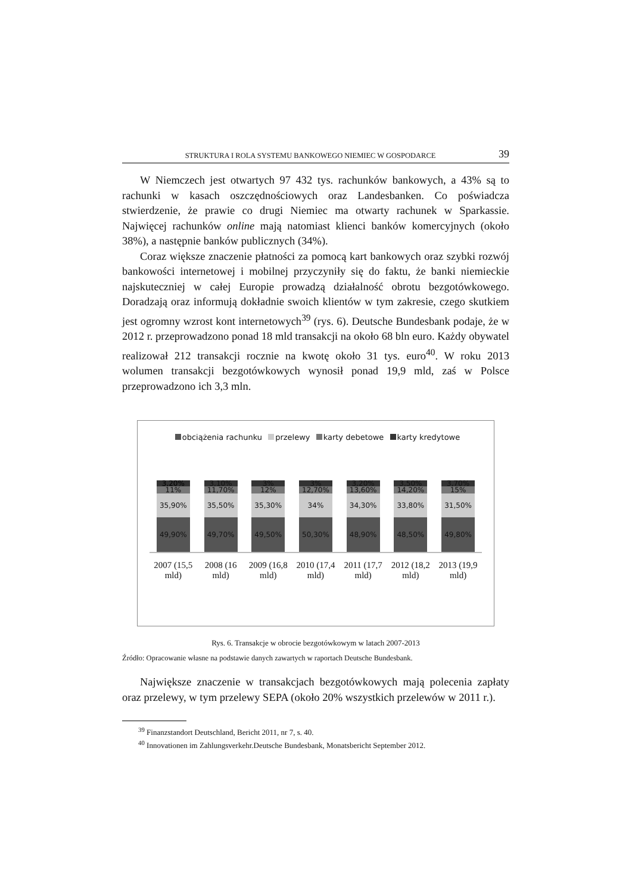STRUKTURA I ROLA SYSTEMU BANKOWEGO NIEMIEC W GOSPODARCE 39
W Niemczech jest otwartych 97 432 tys. rachunków bankowych, a 43% są to rachunki w kasach oszczędnościowych oraz Landesbanken. Co poświadcza stwierdzenie, że prawie co drugi Niemiec ma otwarty rachunek w Sparkassie. Najwięcej rachunków online mają natomiast klienci banków komercyjnych (około 38%), a następnie banków publicznych (34%).
Coraz większe znaczenie płatności za pomocą kart bankowych oraz szybki rozwój bankowości internetowej i mobilnej przyczyniły się do faktu, że banki niemieckie najskuteczniej w całej Europie prowadzą działalność obrotu bezgotówkowego. Doradzają oraz informują dokładnie swoich klientów w tym zakresie, czego skutkiem jest ogromny wzrost kont internetowych<sup>39</sup> (rys. 6). Deutsche Bundesbank podaje, że w 2012 r. przeprowadzono ponad 18 mld transakcji na około 68 bln euro. Każdy obywatel realizował 212 transakcji rocznie na kwotę około 31 tys. euro<sup>40</sup>. W roku 2013 wolumen transakcji bezgotówkowych wynosił ponad 19,9 mld, zaś w Polsce przeprowadzono ich 3,3 mln.
obciążenia rachunku przelewy karty debetowe karty kredytowe
3,20%
11%
35,90%
49,90%
3,10%
11,70%
35,50%
49,70%
3%
12%
35,30%
49,50%
3%
12,70%
34%
50,30%
3,20%
13,60%
34,30%
48,90%
3,50%
14,20%
33,80%
48,50%
3,70%
15%
31,50%
49,80%
2007 (15,5 mld)
2008 (16 mld)
2009 (16,8 mld)
2010 (17,4 mld)
2011 (17,7 mld)
2012 (18,2 mld)
2013 (19,9 mld)
Rys. 6. Transakcje w obrocie bezgotówkowym w latach 2007-2013
Źródło: Opracowanie własne na podstawie danych zawartych w raportach Deutsche Bundesbank.
Największe znaczenie w transakcjach bezgotówkowych mają polecenia zapłaty oraz przelewy, w tym przelewy SEPA (około 20% wszystkich przelewów w 2011 r.).
<sup>39</sup> Finanzstandort Deutschland, Bericht 2011, nr 7, s. 40.
<sup>40</sup> Innovationen im Zahlungsverkehr.Deutsche Bundesbank, Monatsbericht September 2012.